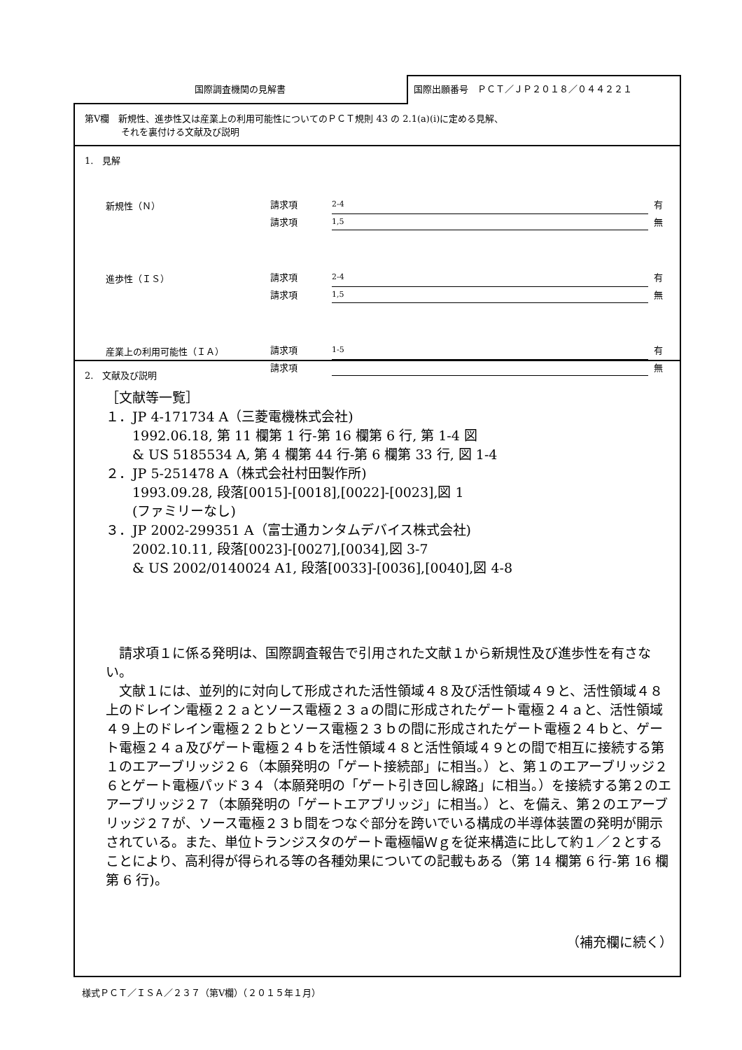国際調査機関の見解書
国際出願番号　ＰＣＴ／ＪＰ２０１８／０４４２２１
第Ⅴ欄　新規性、進歩性又は産業上の利用可能性についてのＰＣＴ規則 43 の 2.1(a)(i)に定める見解、
　　　　それを裏付ける文献及び説明
1.　見解
| 新規性（Ｎ） | 請求項 | 2-4 | 有 |
| | 請求項 | 1,5 | 無 |
| 進歩性（ＩＳ） | 請求項 | 2-4 | 有 |
| | 請求項 | 1,5 | 無 |
| 産業上の利用可能性（ＩＡ） | 請求項 | 1-5 | 有 |
| | 請求項 | | 無 |
2.　文献及び説明
［文献等一覧］
１．JP 4-171734 A（三菱電機株式会社)
1992.06.18, 第 11 欄第 1 行-第 16 欄第 6 行, 第 1-4 図
& US 5185534 A, 第 4 欄第 44 行-第 6 欄第 33 行, 図 1-4
２．JP 5-251478 A（株式会社村田製作所)
1993.09.28, 段落[0015]-[0018],[0022]-[0023],図 1
(ファミリーなし)
３．JP 2002-299351 A（富士通カンタムデバイス株式会社)
2002.10.11, 段落[0023]-[0027],[0034],図 3-7
& US 2002/0140024 A1, 段落[0033]-[0036],[0040],図 4-8
　請求項１に係る発明は、国際調査報告で引用された文献１から新規性及び進歩性を有さない。
　文献１には、並列的に対向して形成された活性領域４８及び活性領域４９と、活性領域４８上のドレイン電極２２ａとソース電極２３ａの間に形成されたゲート電極２４ａと、活性領域４９上のドレイン電極２２ｂとソース電極２３ｂの間に形成されたゲート電極２４ｂと、ゲート電極２４ａ及びゲート電極２４ｂを活性領域４８と活性領域４９との間で相互に接続する第１のエアーブリッジ２６（本願発明の「ゲート接続部」に相当。）と、第１のエアーブリッジ２６とゲート電極パッド３４（本願発明の「ゲート引き回し線路」に相当。）を接続する第２のエアーブリッジ２７（本願発明の「ゲートエアブリッジ」に相当。）と、を備え、第２のエアーブリッジ２７が、ソース電極２３ｂ間をつなぐ部分を跨いでいる構成の半導体装置の発明が開示されている。また、単位トランジスタのゲート電極幅Ｗｇを従来構造に比して約１／２とすることにより、高利得が得られる等の各種効果についての記載もある（第 14 欄第 6 行-第 16 欄第 6 行)。
（補充欄に続く）
様式ＰＣＴ／ＩＳＡ／２３７（第Ⅴ欄）（２０１５年１月）